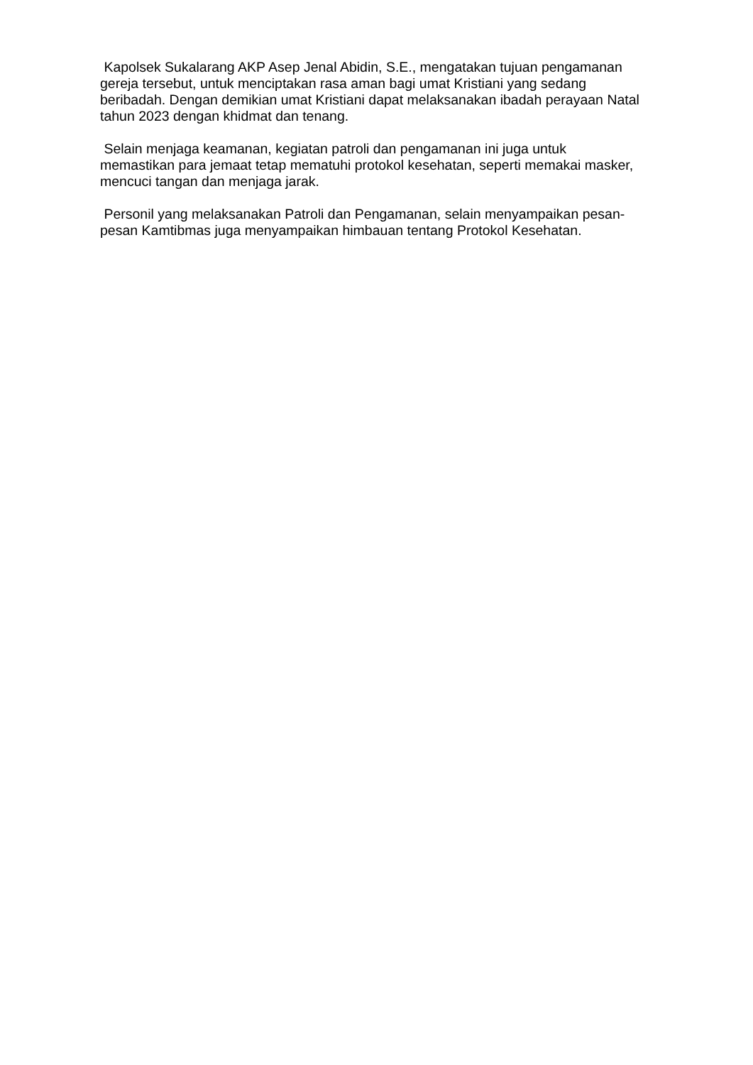Kapolsek Sukalarang AKP Asep Jenal Abidin, S.E., mengatakan tujuan pengamanan gereja tersebut, untuk menciptakan rasa aman bagi umat Kristiani yang sedang beribadah. Dengan demikian umat Kristiani dapat melaksanakan ibadah perayaan Natal tahun 2023 dengan khidmat dan tenang.
Selain menjaga keamanan, kegiatan patroli dan pengamanan ini juga untuk memastikan para jemaat tetap mematuhi protokol kesehatan, seperti memakai masker, mencuci tangan dan menjaga jarak.
Personil yang melaksanakan Patroli dan Pengamanan, selain menyampaikan pesan-pesan Kamtibmas juga menyampaikan himbauan tentang Protokol Kesehatan.